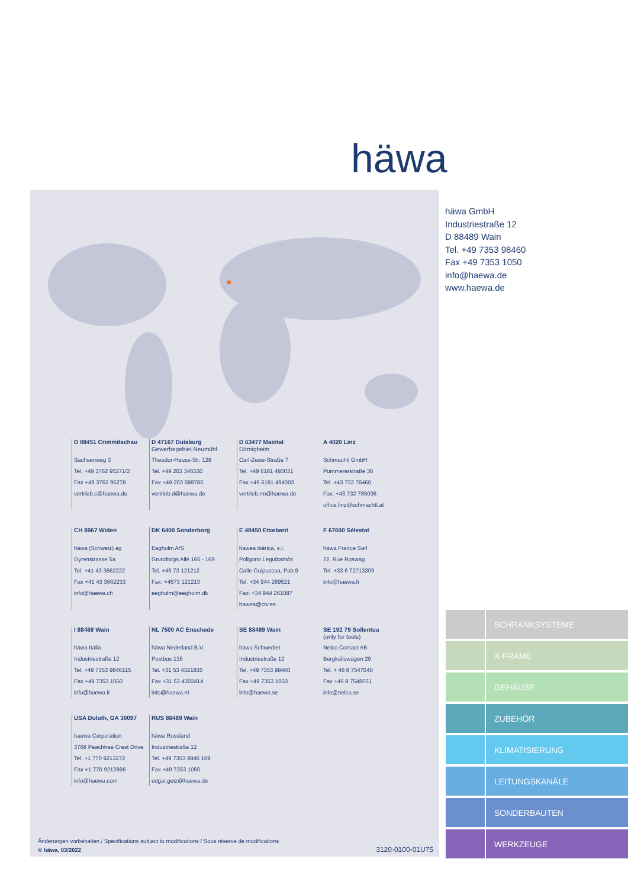häwa
häwa GmbH
Industriestraße 12
D 88489 Wain
Tel. +49 7353 98460
Fax +49 7353 1050
info@haewa.de
www.haewa.de
D 08451 Crimmitschau
Sachsenweg 3
Tel. +49 3762 95271/2
Fax +49 3762 95278
vertrieb.c@haewa.de
D 47167 Duisburg
Gewerbegebiet Neumühl
Theodor-Heuss-Str. 128
Tel. +49 203 346530
Fax +49 203 589785
vertrieb.d@haewa.de
D 63477 Maintal
Dörnigheim
Carl-Zeiss-Straße 7
Tel. +49 6181 493031
Fax +49 6181 494003
vertrieb.rm@haewa.de
A 4020 Linz
Schmachtl GmbH
Pummererstraße 36
Tel. +43 732 76460
Fax: +43 732 785036
office.linz@schmachtl.at
CH 8967 Widen
häwa (Schweiz) ag
Gyrenstrasse 5a
Tel. +41 43 3662222
Fax +41 43 3662233
info@haewa.ch
DK 6400 Sonderborg
Eegholm A/S
Grundtvigs Allé 165 - 169
Tel. +45 73 121212
Fax: +4573 121213
eegholm@eegholm.dk
E 48450 Etxebarri
hawea ibérica, s.l.
Poligono Leguizamón
Calle Guipuzcoa, Pab.9
Tel. +34 944 269521
Fax: +34 944 261087
hawea@ctv.es
F 67600 Sélestat
häwa France Sarl
22, Rue Roswag
Tel. +33 6 72713309
info@haewa.fr
I 88489 Wain
häwa Italia
Industriestraße 12
Tel. +49 7353 9846115
Fax +49 7353 1050
info@haewa.it
NL 7500 AC Enschede
häwa Nederland B.V.
Postbus 136
Tel. +31 53 4321835
Fax +31 53 4303414
info@haewa.nl
SE 88489 Wain
häwa Schweden
Industriestraße 12
Tel. +49 7353 98460
Fax +49 7353 1050
info@haewa.se
SE 192 79 Sollentua
(only for tools)
Nelco Contact AB
Bergkällawägen 29
Tel. + 46 8 7547040
Fax +46 8 7548051
info@nelco.se
USA Duluth, GA 30097
haewa Corporation
3768 Peachtree Crest Drive
Tel. +1 770 9213272
Fax +1 770 9212896
info@haewa.com
RUS 88489 Wain
häwa Russland
Industriestraße 12
Tel. +49 7353 9846 169
Fax +49 7353 1050
edgar.getz@haewa.de
Änderungen vorbehalten / Specifications subject to modifications / Sous réserve de modifications
© häwa, 03/2022
3120-0100-01U75
SCHRANKSYSTEME
X-FRAME
GEHÄUSE
ZUBEHÖR
KLIMATISIERUNG
LEITUNGSKANÄLE
SONDERBAUTEN
WERKZEUGE